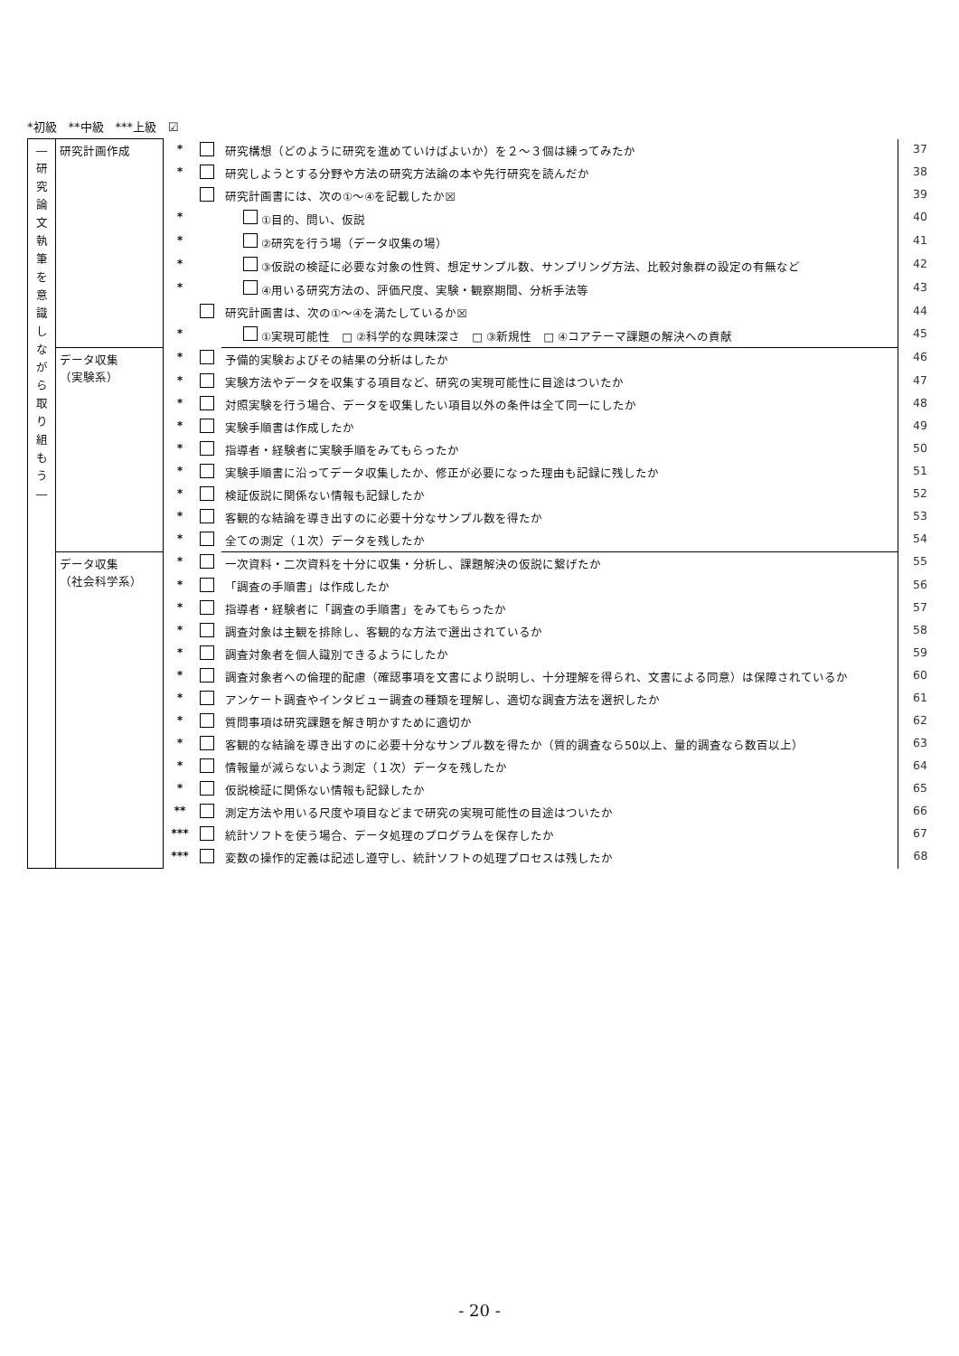*初級　**中級　***上級　☑
| ― 研 究 論 文 執 筆 を 意 識 し な が ら 取 り 組 も う ― | 研究計画作成 | * | | 研究構想（どのように研究を進めていけばよいか）を２～３個は練ってみたか | 37 |
| | | * | | 研究しようとする分野や方法の研究方法論の本や先行研究を読んだか | 38 |
| | | | | 研究計画書には、次の①～④を記載したか☒ | 39 |
| | | * | | ①目的、問い、仮説 | 40 |
| | | * | | ②研究を行う場（データ収集の場） | 41 |
| | | * | | ③仮説の検証に必要な対象の性質、想定サンプル数、サンプリング方法、比較対象群の設定の有無など | 42 |
| | | * | | ④用いる研究方法の、評価尺度、実験・観察期間、分析手法等 | 43 |
| | | | | 研究計画書は、次の①～④を満たしているか☒ | 44 |
| | | * | | ①実現可能性 □ ②科学的な興味深さ □ ③新規性 □ ④コアテーマ課題の解決への貢献 | 45 |
| | データ収集 （実験系） | * | | 予備的実験およびその結果の分析はしたか | 46 |
| | | * | | 実験方法やデータを収集する項目など、研究の実現可能性に目途はついたか | 47 |
| | | * | | 対照実験を行う場合、データを収集したい項目以外の条件は全て同一にしたか | 48 |
| | | * | | 実験手順書は作成したか | 49 |
| | | * | | 指導者・経験者に実験手順をみてもらったか | 50 |
| | | * | | 実験手順書に沿ってデータ収集したか、修正が必要になった理由も記録に残したか | 51 |
| | | * | | 検証仮説に関係ない情報も記録したか | 52 |
| | | * | | 客観的な結論を導き出すのに必要十分なサンプル数を得たか | 53 |
| | | * | | 全ての測定（１次）データを残したか | 54 |
| | データ収集 （社会科学系） | * | | 一次資料・二次資料を十分に収集・分析し、課題解決の仮説に繋げたか | 55 |
| | | * | | 「調査の手順書」は作成したか | 56 |
| | | * | | 指導者・経験者に「調査の手順書」をみてもらったか | 57 |
| | | * | | 調査対象は主観を排除し、客観的な方法で選出されているか | 58 |
| | | * | | 調査対象者を個人識別できるようにしたか | 59 |
| | | * | | 調査対象者への倫理的配慮（確認事項を文書により説明し、十分理解を得られ、文書による同意）は保障されているか | 60 |
| | | * | | アンケート調査やインタビュー調査の種類を理解し、適切な調査方法を選択したか | 61 |
| | | * | | 質問事項は研究課題を解き明かすために適切か | 62 |
| | | * | | 客観的な結論を導き出すのに必要十分なサンプル数を得たか（質的調査なら50以上、量的調査なら数百以上） | 63 |
| | | * | | 情報量が減らないよう測定（１次）データを残したか | 64 |
| | | * | | 仮説検証に関係ない情報も記録したか | 65 |
| | | ** | | 測定方法や用いる尺度や項目などまで研究の実現可能性の目途はついたか | 66 |
| | | *** | | 統計ソフトを使う場合、データ処理のプログラムを保存したか | 67 |
| | | *** | | 変数の操作的定義は記述し遵守し、統計ソフトの処理プロセスは残したか | 68 |
- 20 -